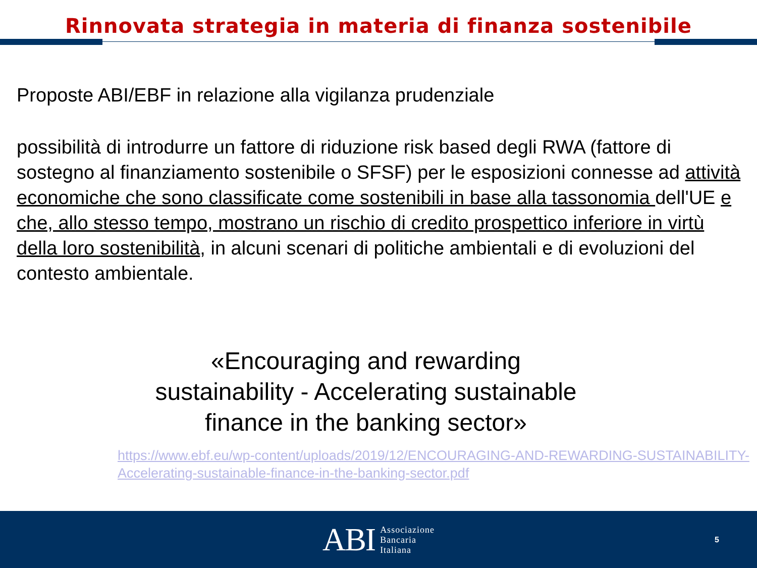Rinnovata strategia in materia di finanza sostenibile
Proposte ABI/EBF in relazione alla vigilanza prudenziale
possibilità di introdurre un fattore di riduzione risk based degli RWA (fattore di sostegno al finanziamento sostenibile o SFSF) per le esposizioni connesse ad attività economiche che sono classificate come sostenibili in base alla tassonomia dell'UE e che, allo stesso tempo, mostrano un rischio di credito prospettico inferiore in virtù della loro sostenibilità, in alcuni scenari di politiche ambientali e di evoluzioni del contesto ambientale.
«Encouraging and rewarding sustainability - Accelerating sustainable finance in the banking sector»
https://www.ebf.eu/wp-content/uploads/2019/12/ENCOURAGING-AND-REWARDING-SUSTAINABILITY-Accelerating-sustainable-finance-in-the-banking-sector.pdf
ABI Associazione
Bancaria
Italiana
5